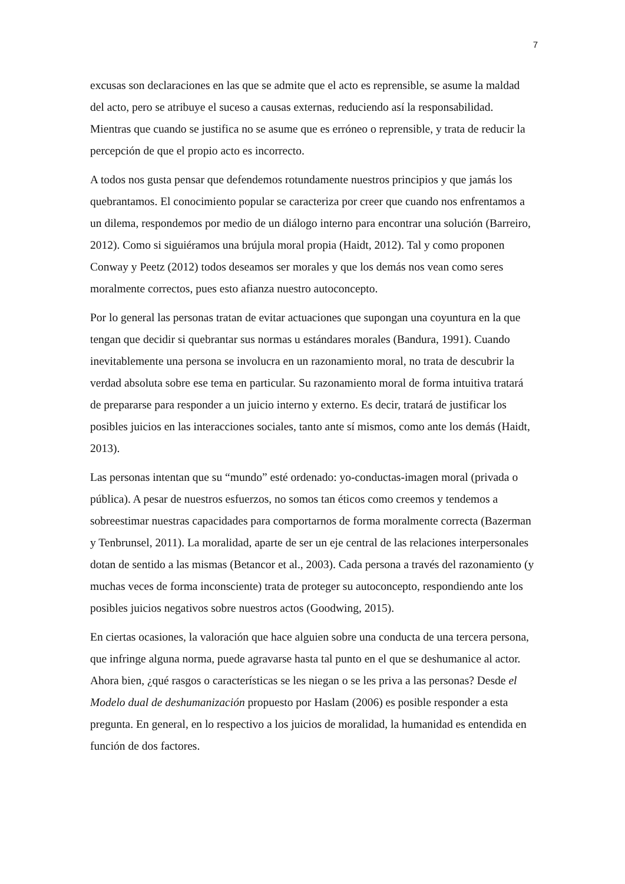7
excusas son declaraciones en las que se admite que el acto es reprensible, se asume la maldad del acto, pero se atribuye el suceso a causas externas, reduciendo así la responsabilidad. Mientras que cuando se justifica no se asume que es erróneo o reprensible, y trata de reducir la percepción de que el propio acto es incorrecto.
A todos nos gusta pensar que defendemos rotundamente nuestros principios y que jamás los quebrantamos. El conocimiento popular se caracteriza por creer que cuando nos enfrentamos a un dilema, respondemos por medio de un diálogo interno para encontrar una solución (Barreiro, 2012). Como si siguiéramos una brújula moral propia (Haidt, 2012). Tal y como proponen Conway y Peetz (2012) todos deseamos ser morales y que los demás nos vean como seres moralmente correctos, pues esto afianza nuestro autoconcepto.
Por lo general las personas tratan de evitar actuaciones que supongan una coyuntura en la que tengan que decidir si quebrantar sus normas u estándares morales (Bandura, 1991). Cuando inevitablemente una persona se involucra en un razonamiento moral, no trata de descubrir la verdad absoluta sobre ese tema en particular. Su razonamiento moral de forma intuitiva tratará de prepararse para responder a un juicio interno y externo. Es decir, tratará de justificar los posibles juicios en las interacciones sociales, tanto ante sí mismos, como ante los demás (Haidt, 2013).
Las personas intentan que su “mundo” esté ordenado: yo-conductas-imagen moral (privada o pública). A pesar de nuestros esfuerzos, no somos tan éticos como creemos y tendemos a sobreestimar nuestras capacidades para comportarnos de forma moralmente correcta (Bazerman y Tenbrunsel, 2011). La moralidad, aparte de ser un eje central de las relaciones interpersonales dotan de sentido a las mismas (Betancor et al., 2003). Cada persona a través del razonamiento (y muchas veces de forma inconsciente) trata de proteger su autoconcepto, respondiendo ante los posibles juicios negativos sobre nuestros actos (Goodwing, 2015).
En ciertas ocasiones, la valoración que hace alguien sobre una conducta de una tercera persona, que infringe alguna norma, puede agravarse hasta tal punto en el que se deshumanice al actor. Ahora bien, ¿qué rasgos o características se les niegan o se les priva a las personas? Desde el Modelo dual de deshumanización propuesto por Haslam (2006) es posible responder a esta pregunta. En general, en lo respectivo a los juicios de moralidad, la humanidad es entendida en función de dos factores.